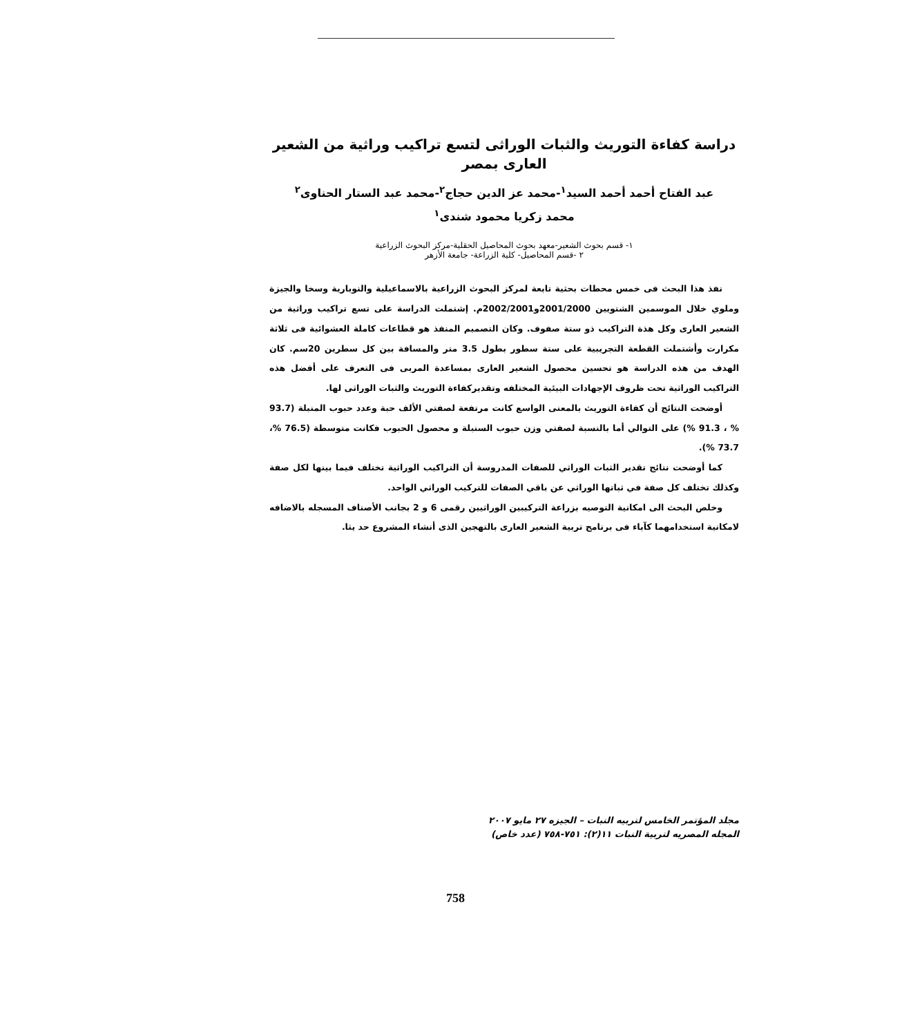دراسة كفاءة التوريث والثبات الوراثى لتسع تراكيب وراثية من الشعير العارى بمصر
عبد الفتاح أحمد أحمد السيد<sup>١</sup>-محمد عز الدين حجاج<sup>٢</sup>-محمد عبد الستار الحناوى<sup>٢</sup>
محمد زكريا محمود شندى<sup>١</sup>
١- قسم بحوث الشعير-معهد بحوث المحاصيل الحقلية-مركز البحوث الزراعية
٢ -قسم المحاصيل- كلية الزراعة- جامعة الأزهر
نفذ هذا البحث فى خمس محطات بحثية تابعة لمركز البحوث الزراعية بالاسماعيلية والنوبارية وسخا والجيزة وملوي خلال الموسمين الشتويين 2001/2000و2002/2001م. إشتملت الدراسة على تسع تراكيب وراثية من الشعير العارى وكل هذة التراكيب ذو ستة صفوف. وكان التصميم المنفذ هو قطاعات كاملة العشوائية فى ثلاثة مكرارت وأشتملت القطعة التجريبية على ستة سطور بطول 3.5 متر والمسافة بين كل سطرين 20سم. كان الهدف من هذه الدراسة هو تحسين محصول الشعير العارى بمساعدة المربى فى التعرف على أفضل هذه التراكيب الوراثية تحت ظروف الإجهادات البيئية المختلفه وتقديركفاءة التوريث والثبات الوراثى لها.
أوضحت النتائج أن كفاءة التوريث بالمعنى الواسع كانت مرتفعة لصفتي الألف حبة وعدد حبوب المنبلة (93.7 % ، 91.3 %) على التوالي أما بالنسبة لصفتي وزن حبوب السنبلة و محصول الحبوب فكانت متوسطة (76.5 %، 73.7 %).
كما أوضحت نتائج تقدير الثبات الوراثي للصفات المدروسة أن التراكيب الوراثية تختلف فيما بينها لكل صفة وكذلك تختلف كل صفة في ثباتها الوراثي عن باقي الصفات للتركيب الوراثي الواحد.
وخلص البحث الى امكانية التوصيه بزراعة التركيبين الوراثيين رقمى 6 و 2 بجانب الأصناف المسجله بالاضافه لامكانية استخدامهما كآباء فى برنامج تربية الشعير العارى بالتهجين الذى أنشاء المشروع حد يثا.
مجلد المؤتمر الخامس لتربيه النبات – الجيزه ٢٧ مايو ٢٠٠٧
المجله المصريه لتربية النبات ١١(٢): ٧٥١-٧٥٨ (عدد خاص)
758